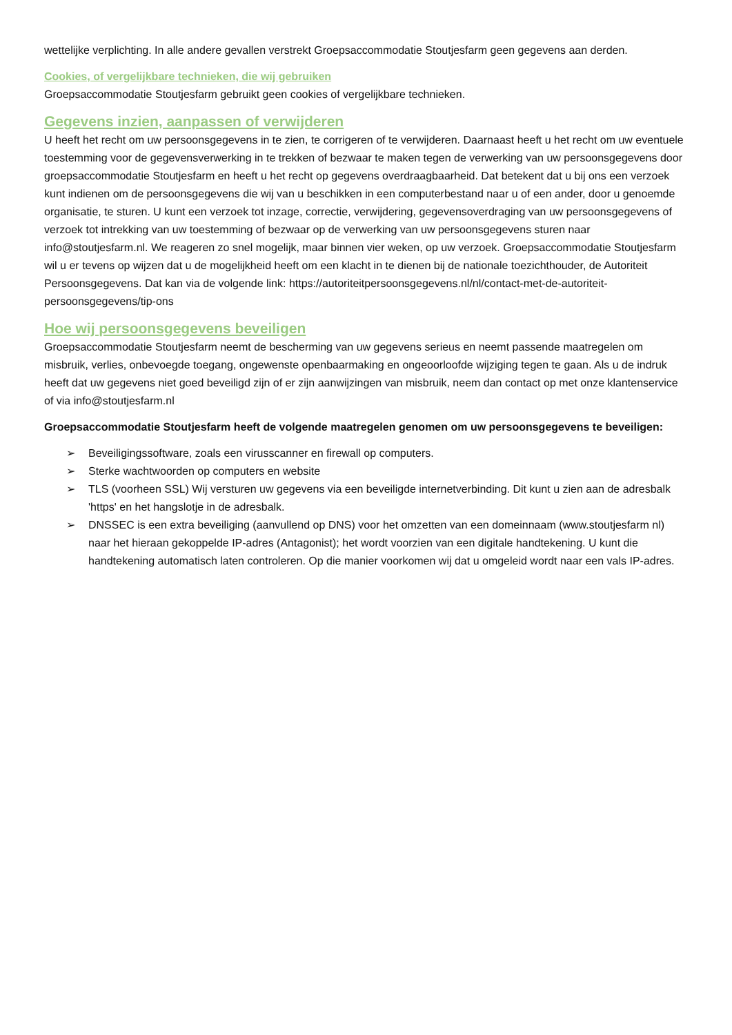wettelijke verplichting. In alle andere gevallen verstrekt Groepsaccommodatie Stoutjesfarm geen gegevens aan derden.
Cookies, of vergelijkbare technieken, die wij gebruiken
Groepsaccommodatie Stoutjesfarm gebruikt geen cookies of vergelijkbare technieken.
Gegevens inzien, aanpassen of verwijderen
U heeft het recht om uw persoonsgegevens in te zien, te corrigeren of te verwijderen. Daarnaast heeft u het recht om uw eventuele toestemming voor de gegevensverwerking in te trekken of bezwaar te maken tegen de verwerking van uw persoonsgegevens door groepsaccommodatie Stoutjesfarm en heeft u het recht op gegevens overdraagbaarheid. Dat betekent dat u bij ons een verzoek kunt indienen om de persoonsgegevens die wij van u beschikken in een computerbestand naar u of een ander, door u genoemde organisatie, te sturen. U kunt een verzoek tot inzage, correctie, verwijdering, gegevensoverdraging van uw persoonsgegevens of verzoek tot intrekking van uw toestemming of bezwaar op de verwerking van uw persoonsgegevens sturen naar info@stoutjesfarm.nl. We reageren zo snel mogelijk, maar binnen vier weken, op uw verzoek. Groepsaccommodatie Stoutjesfarm wil u er tevens op wijzen dat u de mogelijkheid heeft om een klacht in te dienen bij de nationale toezichthouder, de Autoriteit Persoonsgegevens. Dat kan via de volgende link: https://autoriteitpersoonsgegevens.nl/nl/contact-met-de-autoriteit-persoonsgegevens/tip-ons
Hoe wij persoonsgegevens beveiligen
Groepsaccommodatie Stoutjesfarm neemt de bescherming van uw gegevens serieus en neemt passende maatregelen om misbruik, verlies, onbevoegde toegang, ongewenste openbaarmaking en ongeoorloofde wijziging tegen te gaan. Als u de indruk heeft dat uw gegevens niet goed beveiligd zijn of er zijn aanwijzingen van misbruik, neem dan contact op met onze klantenservice of via info@stoutjesfarm.nl
Groepsaccommodatie Stoutjesfarm heeft de volgende maatregelen genomen om uw persoonsgegevens te beveiligen:
➢ Beveiligingssoftware, zoals een virusscanner en firewall op computers.
➢ Sterke wachtwoorden op computers en website
➢ TLS (voorheen SSL) Wij versturen uw gegevens via een beveiligde internetverbinding. Dit kunt u zien aan de adresbalk 'https' en het hangslotje in de adresbalk.
➢ DNSSEC is een extra beveiliging (aanvullend op DNS) voor het omzetten van een domeinnaam (www.stoutjesfarm nl) naar het hieraan gekoppelde IP-adres (Antagonist); het wordt voorzien van een digitale handtekening. U kunt die handtekening automatisch laten controleren. Op die manier voorkomen wij dat u omgeleid wordt naar een vals IP-adres.